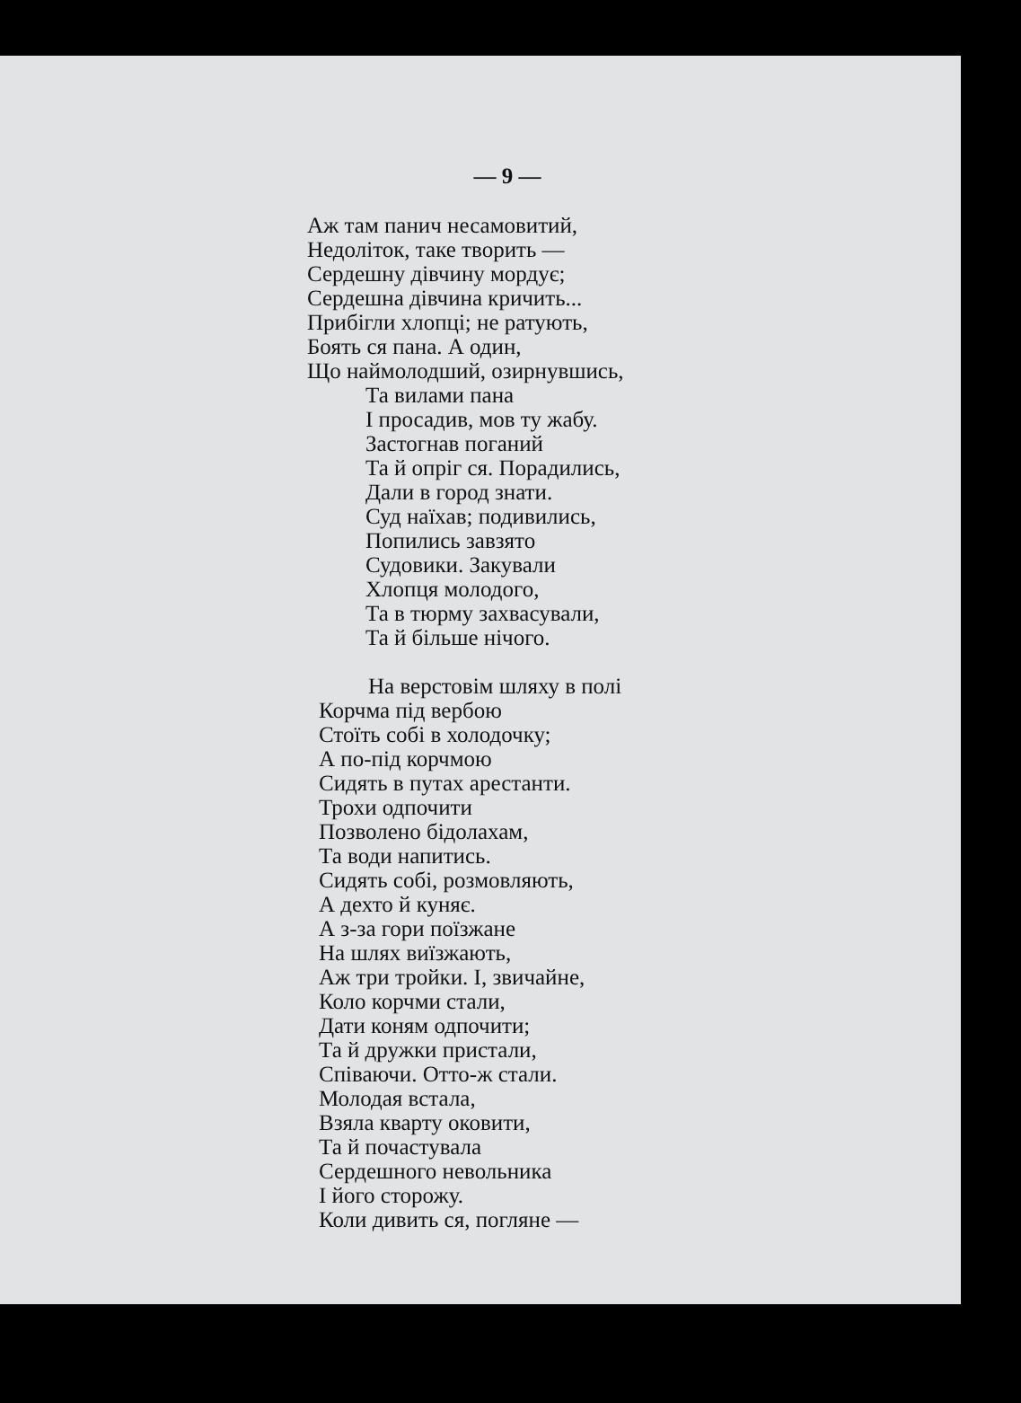— 9 —
Аж там панич несамовитий,
Недоліток, таке творить —
Сердешну дівчину мордує;
Сердешна дівчина кричить...
Прибігли хлопці; не ратують,
Боять ся пана. А один,
Що наймолодший, озирнувшись,
Та вилами пана
І просадив, мов ту жабу.
Застогнав поганий
Та й опріг ся. Порадились,
Дали в город знати.
Суд наїхав; подивились,
Попились завзято
Судовики. Закували
Хлопця молодого,
Та в тюрму захвасували,
Та й більше нічого.
На верстовім шляху в полі
Корчма під вербою
Стоїть собі в холодочку;
А по-під корчмою
Сидять в путах арестанти.
Трохи одпочити
Позволено бідолахам,
Та води напитись.
Сидять собі, розмовляють,
А дехто й куняє.
А з-за гори поїзжане
На шлях виїзжають,
Аж три тройки. І, звичайне,
Коло корчми стали,
Дати коням одпочити;
Та й дружки пристали,
Співаючи. Отто-ж стали.
Молодая встала,
Взяла кварту оковити,
Та й почастувала
Сердешного невольника
І його сторожу.
Коли дивить ся, погляне —